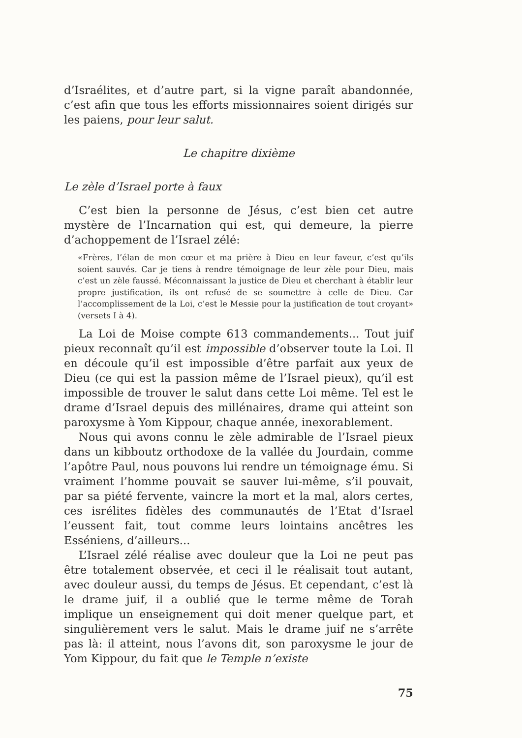d’Israélites, et d’autre part, si la vigne paraît abandonnée, c’est afin que tous les efforts missionnaires soient dirigés sur les paiens, pour leur salut.
Le chapitre dixième
Le zèle d’Israel porte à faux
C’est bien la personne de Jésus, c’est bien cet autre mystère de l’Incarnation qui est, qui demeure, la pierre d’achoppement de l’Israel zélé:
«Frères, l’élan de mon cœur et ma prière à Dieu en leur faveur, c’est qu’ils soient sauvés. Car je tiens à rendre témoignage de leur zèle pour Dieu, mais c’est un zèle faussé. Méconnaissant la justice de Dieu et cherchant à établir leur propre justification, ils ont refusé de se soumettre à celle de Dieu. Car l’accomplissement de la Loi, c’est le Messie pour la justification de tout croyant» (versets I à 4).
La Loi de Moise compte 613 commandements... Tout juif pieux reconnaît qu’il est impossible d’observer toute la Loi. Il en découle qu’il est impossible d’être parfait aux yeux de Dieu (ce qui est la passion même de l’Israel pieux), qu’il est impossible de trouver le salut dans cette Loi même. Tel est le drame d’Israel depuis des millénaires, drame qui atteint son paroxysme à Yom Kippour, chaque année, inexorablement.
Nous qui avons connu le zèle admirable de l’Israel pieux dans un kibboutz orthodoxe de la vallée du Jourdain, comme l’apôtre Paul, nous pouvons lui rendre un témoignage ému. Si vraiment l’homme pouvait se sauver lui-même, s’il pouvait, par sa piété fervente, vaincre la mort et la mal, alors certes, ces isrélites fidèles des communautés de l’Etat d’Israel l’eussent fait, tout comme leurs lointains ancêtres les Esséniens, d’ailleurs...
L’Israel zélé réalise avec douleur que la Loi ne peut pas être totalement observée, et ceci il le réalisait tout autant, avec douleur aussi, du temps de Jésus. Et cependant, c’est là le drame juif, il a oublié que le terme même de Torah implique un enseignement qui doit mener quelque part, et singulièrement vers le salut. Mais le drame juif ne s’arrête pas là: il atteint, nous l’avons dit, son paroxysme le jour de Yom Kippour, du fait que le Temple n’existe
75